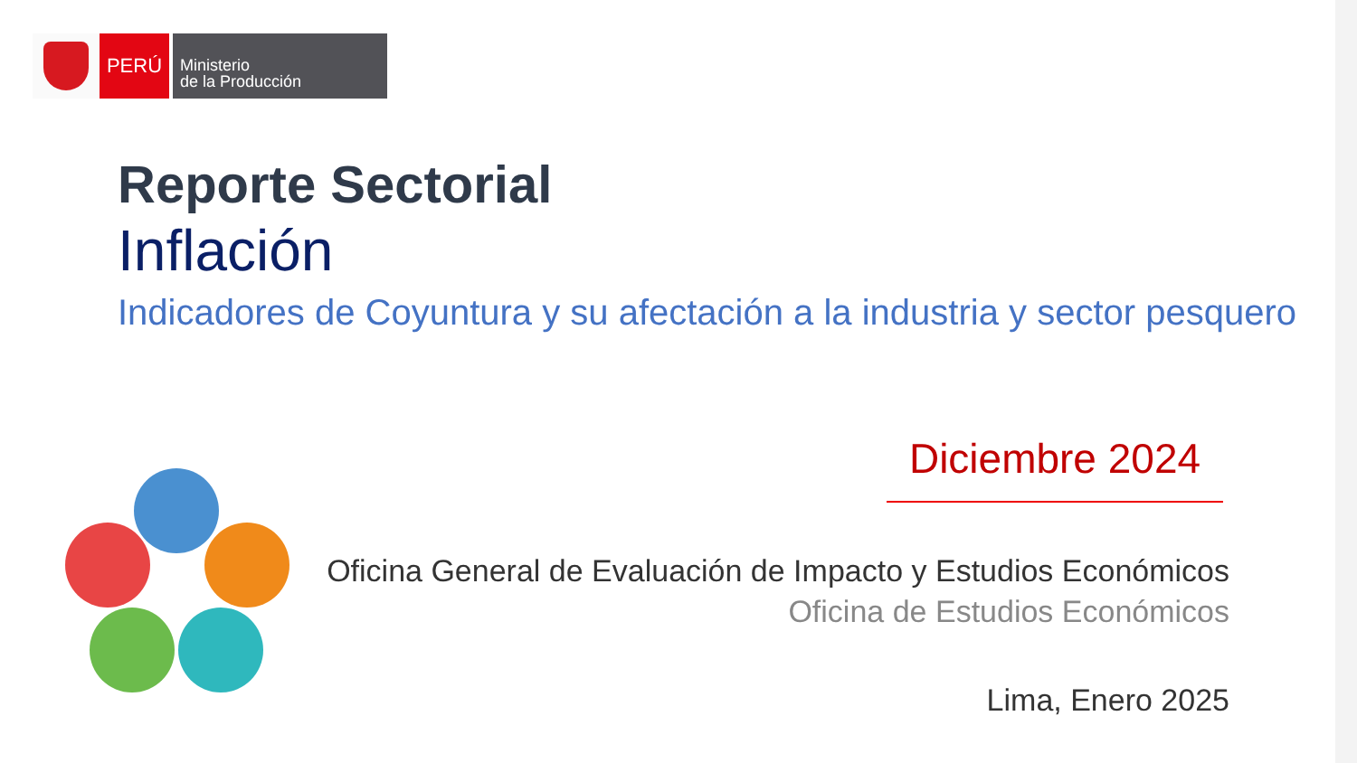PERÚ
Ministerio
de la Producción
Reporte Sectorial
Inflación
Indicadores de Coyuntura y su afectación a la industria y sector pesquero
Diciembre 2024
Oficina General de Evaluación de Impacto y Estudios Económicos
Oficina de Estudios Económicos
Lima, Enero 2025